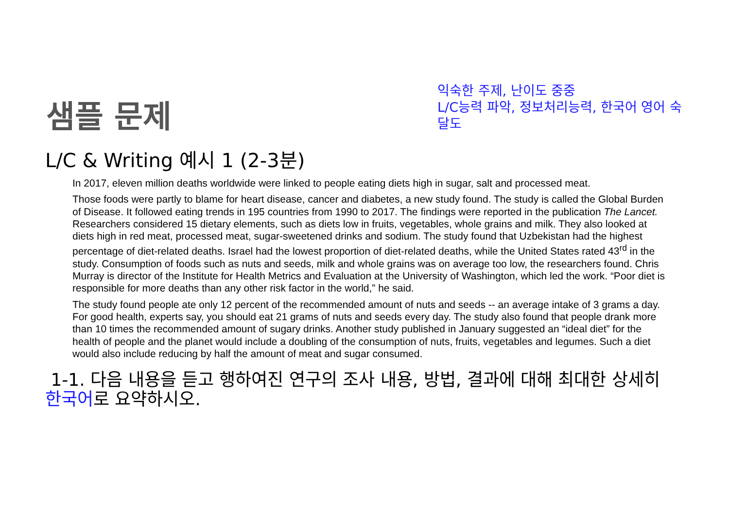샘플 문제
익숙한 주제, 난이도 중중
L/C능력 파악, 정보처리능력, 한국어 영어 숙달도
L/C & Writing 예시 1 (2-3분)
In 2017, eleven million deaths worldwide were linked to people eating diets high in sugar, salt and processed meat.
Those foods were partly to blame for heart disease, cancer and diabetes, a new study found. The study is called the Global Burden of Disease. It followed eating trends in 195 countries from 1990 to 2017. The findings were reported in the publication The Lancet. Researchers considered 15 dietary elements, such as diets low in fruits, vegetables, whole grains and milk. They also looked at diets high in red meat, processed meat, sugar-sweetened drinks and sodium. The study found that Uzbekistan had the highest percentage of diet-related deaths. Israel had the lowest proportion of diet-related deaths, while the United States rated 43<sup>rd</sup> in the study. Consumption of foods such as nuts and seeds, milk and whole grains was on average too low, the researchers found. Chris Murray is director of the Institute for Health Metrics and Evaluation at the University of Washington, which led the work. “Poor diet is responsible for more deaths than any other risk factor in the world,” he said.
The study found people ate only 12 percent of the recommended amount of nuts and seeds -- an average intake of 3 grams a day. For good health, experts say, you should eat 21 grams of nuts and seeds every day. The study also found that people drank more than 10 times the recommended amount of sugary drinks. Another study published in January suggested an “ideal diet” for the health of people and the planet would include a doubling of the consumption of nuts, fruits, vegetables and legumes. Such a diet would also include reducing by half the amount of meat and sugar consumed.
1-1. 다음 내용을 듣고 행하여진 연구의 조사 내용, 방법, 결과에 대해 최대한 상세히 한국어로 요약하시오.